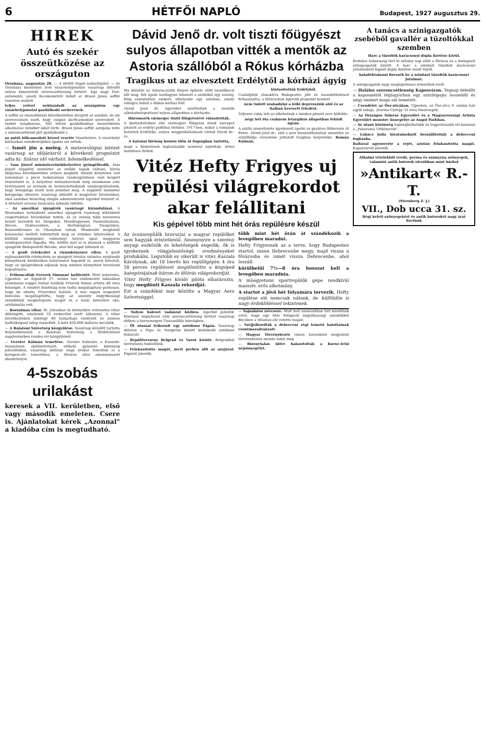6 HÉTFŐI NAPLÓ Budapest, 1927 augusztus 29.
HIREK
Autó és szekér összeütközése az országuton
Orosháza, augusztus 28. — A Hétfői Napló tudósítójától. — Az Orosháza közelében lévő Vásárhelypusztán vasárnap délelőtt sulyos kimenetelű szerencsétlenség történt. Egy nagy Fiat-automobil, amely Kecskemétről indult el Braun János soffőr vezetése mellett
teljes erővel nekiszaladt az országuton egy vásárhelypusztai gazdálkodó szekerének.
A soffőr az összeütközés következtében kirepült az autóból, de oly szerencsésen esett, hogy csupán karficamodást szenvedett. A szekér tulajdonosa, Váli István gazdálkodóaz összeütközés alkalmával mindkét lábát törte. Braun János soffőr autójába tette a szerencsétlenül járt gazdálkodót s
az autót kificamodott kézzel vezette Vásárhelyre. A vásárhelyi kórházban mindkettőjüket ápolás alá vették.
— Ismét jön a meleg. A meteorológiai intézet vasárnap az időjárásról a következő prognózist adta ki: Száraz idő várható, hőemelkedéssel.
— Vass József miniszterelnökhelyettes gyöngélkedik. Vass József népjóléti miniszter az utóbbi napok változó, hüvös időjárása következtében erősen megbült. Emiatt kénytelen volt lemondani a pécsi tudományos vándorgyülésen való beigért részvételét is. A helyettes miniszterelnök még szombaton este táviratozott az orvosok és természettudósok vándorgyülésének, hogy betegsége miatt nem jelenhet meg. A népjóléti miniszter betegsége ellenére vasárnap délelőtt is megjelent hivatalában, ahol azonban kizárólag sürgős adminisztrativ ügyeket intézett el. A délutánt orvosai tanácsára lakásán töltötte.
— Az amerikai ujságirók vasárnapi kirándulásai. A fővárosban tartózkodó amerikai ujságirók vasárnap különböző csoportokban kirándulást tettek, és az ország több nevezetes helyét keresték fel. Szegeden, Mezőhegyesen, Pannonhalmán, Zircen, Debrecenben, a Hortobágyon, Visegrádon, Balatonfüreden és Tihanyban voltak. Mindenütt megfelelő kalauzolás mellett tekintették meg az érdekes látnivalókat. A külföldi vendégeket valmennyi helyen igazi magyaros vendégszeretet fogadta. Ma, hétfőn már el is utaznak a külföldi ujságirók Budapestről Bécsbe, ahol két napot töltenek el.
— A genfi értekezlet a vizumkényszer ellen. A genfi sajtószakértők értekezlete az ujságirói hivatás számára nyujtandó könnyítések kérdésében határozatot fogadott el, amely követeli, hogy az ujságiróknak adjanak meg minden könnyítést hivatásuk teljesítésére.
— Felboncolták Freyrek Simonné holttestét. Mint ismeretes, Ujpesten, az Árpád-ut 57. számu ház elsőemeleti lakásában szombaton reggel holtan találták Freyrek Simon artista 46 éves feleségét. A rendőri bizottság nem tudta megállapitani pontosan, hogy mi okozta Freyrekné halálát. A mai napon megejtett boncolás megállapította, hogy az asszony öngyilkossági szándékból megmérgezte magát és a halál közvetlen oka: szivbénulás volt.
— Borzalmas vihar. St. Johnsban és környékén rettenetes vihar dühöngött, amelynek 33 emberélet esett áldozatul. A vihar következtében mintegy 40 halászhajó elsülyedt és számos halfeldolgozó telep összedült. A kárt 450.000 dollárra becsülik.
— A Balatoni Szövetség közgyűlése. Vasárnap délelőtt tartotta Balatonkenesén a Balatoni Szövetség a fürdővállalat nagytermében rendes évi közgyülését.
— Gerster Kálmán temetése. Gerster Kálmánt, a Kossuth-mauzoleum építőművészét, előkelő gyászoló közönség jelenlétében, vasárnap délután négy órakor temették el a kerepesi-uti temetőben, a főváros által adományozott díszsirhelyre.
4-5szobás urilakást
keresek a VII. kerületben, első vagy második emeleten. Csere is. Ajánlatokat kérek „Azonnal" a kiadóba cím is megtudható.
Dávid Jenő dr. volt tiszti főügyészt sulyos állapotban vitték a mentők az Astoria szállóból a Rókus kórházba
Tragikus ut az elvesztett Erdélytől a kórházi ágyig
Ma délután az Astoria-szálló fényes épülete előtt mentőkocsi állt meg. Két ápoló hordágyon lehozott a szállóból egy sovány, félig eszméletlen embert, elhelyezte egy autóban, amely robogva indult a Rókus-kórház felé.
Dávid Jenő dr. ügyvédet szállították a mentők alkoholmérgezéssel sulyos állapotban a kórházba.
Háromszék vármegye tiszti főügyészévé választották.
A köztiszteletben álló vármegyei főügyész élénk szerepet játszott az erdélyi politikai életben. 1917-ben, mikor a románok betörtek Erdélybe, sulyos megpróbáltatások vártak Dávid dr.-ra.
A katonai biróság hosszu időn át fogságban tartotta,
majd a büntetések leglealázóbb nemével sujtották: ötven botütésre ítélték.
kiutasították Erdélyből.
Családjától elszakítva Budapestre jött és összeköttetéseit felhasználva, a fővárosban ügyvédi prakszist kezdett.
nem tudott szabadulni a lelki depressziók alól és az italban keresett feledést.
Teljesen rabja lett az alkoholnak s minden pénzét erre költötte.
négy hét óta csaknem letargikus állapotban feküdt ágyán.
A szálló személyzete igyekezett ápolni és gyakran fölkereste őt fivére. Dávid Jenő dr., akit a sors kiszámíthatatlan szeszélye és szülőföldje elvesztése juttatott tragikus helyzetébe. Román Kálmán.
Vitéz Hefty Frigyes uj repülési világrekordot akar felállitani
Kis gépével több mint hét órás repülésre készül
Az óceánrepülők bravurjai a magyar repülőket sem hagyják érintetlenül. Amenynyire a szerény anyagi eszközök és lehetőségek engedik, ők is igyekeznek világjelentőségü eredményeket produkálni. Legutóbb ez sikerült is vitéz Kaszala Károlynak, aki 18 lóerős kis repülőgépén 4 óra 58 perces repüléssel megdöntötte a kisgépek kategóriájának három és félórás világrekordját.
Vitéz Hefty Frigyes kiváló pilóta elhatározta, hogy megdönti Kaszala rekordját.
Ezt a szándékát már közölte a Magyar Aero Szövetséggel.
több mint hét órán át szándékozik a levegőben maradni.
Hefty Frigyesnek az a terve, hogy Budapesten startol, innen Debrecenbe megy, majd vissza a fővárosba és ismét vissza Debrecenbe, ahol leszáll.
körülbelül 7½—8 óra hosszat kell a levegőben maradnia.
A müegyetemi sportrepülők gépe rendkívül masszív, erős alkotmány.
A startot a jövő hét folyamára tervezik. Hefty repülése elé nemcsak nálunk, de külföldön is nagy érdeklődéssel tekintenek.
— Sulyos baleset vadászat közben. Egerből jelentik: Könnyen végzetessé váló szerencsétlenség történt vasárnap délben a hevesmegyei Tiszaszőllős községben.
— Öt utassal felborult egy autóbusz Pápán. Vasárnap délután a Pápa és Veszprém között közlekedő autóbusz felborult.
— Repülőverseny Belgrád és Varsó között. Belgrádból táviratozza tudósítónk.
— Felakasztotta magát, mert perben állt az anyjával. Pápáról jelentik.
— Sajnálatos névcsere. Mult heti számunkban hirt közöltünk arról, hogy egy Máv felügyelő öngyilkossági szándékból Bécsben a villamos elé vetette magát.
— Széjjelhordták a debreceni régi temető halottainak csontmaradványait.
— Magyar Törvénykezés cimen havonként megjelenő törvénykezési szemle indul meg.
— Bizonytalan időre halasztották a Kuruc-lelsi népünnepélyt.
A tanács a szinigazgatók zsebéből gavallér a tüzoltókkal szemben
Harc a tüzoltók karácsonyi dupla fizetése körül.
Évdekes háboruság tört ki néhány nap előtt a főváros és a budapesti szinigazgatók között. A harc a szinházi tüzoltók karácsonyi jutalomként kapott dupla fizetése miatt folyik.
haladéktalanul fizessék be a szinházi tüzoltók karácsonyi jutalmát.
A szinigazgatók nagy meglepetéssel értesültek erről.
— Halálos szerencsétlenség Kaposváron. Tegnap délelőtt a kaposmérői téglagyárban egy szárítópajta összedőlt és négy embert maga alá temetett.
— Csendélet az Ösz-utcában. Ujpesten, az Ösz-utca 9. számu ház egyik lakója, Zsurma György 33 éves timársegéd.
— Az Országos Szinész Egyesület és a Magyarországi Artista Egyesület monstre ünnepélye az Angol Parkban.
— Az utazó közönség legmegbizhatóbb és legpontosabb uti kalauzai a „Panorama Utikönyvek".
— Lukács Julia hivatalnoknőt beszállították a debreceni fogházba.
Baltával agyonverte a vejét, azután felakasztotta magát. Kaposvárról jelentik.
Alkalmi vételekből eredő, perzsa és számyrna szőnyegek, valamint antik butorok olcsóbban mint bárhol
»Antikart« R.-T.
(Sternberg Z. J.)
VII., Dob ucca 31. sz.
Régi keleti szőnyegekért és antik butorokét nagy árat fizetünk